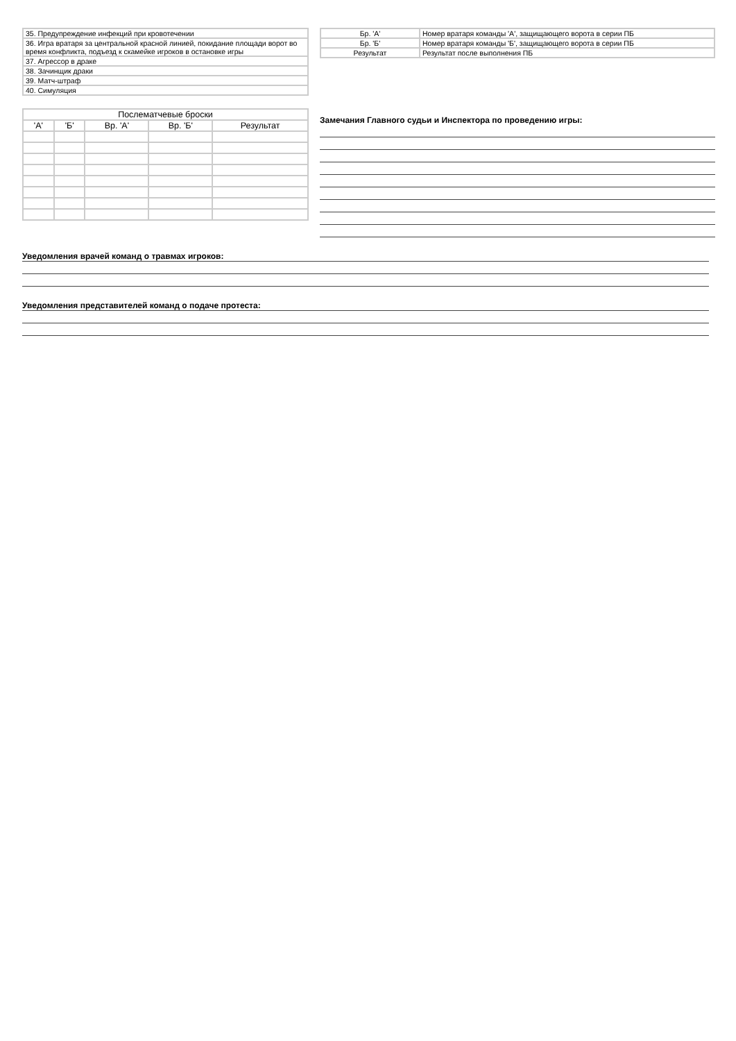| 35. Предупреждение инфекций при кровотечении |
| 36. Игра вратаря за центральной красной линией, покидание площади ворот во время конфликта, подъезд к скамейке игроков в остановке игры |
| 37. Агрессор в драке |
| 38. Зачинщик драки |
| 39. Матч-штраф |
| 40. Симуляция |
| Бр. 'А' | Номер вратаря команды 'А', защищающего ворота в серии ПБ |
| Бр. 'Б' | Номер вратаря команды 'Б', защищающего ворота в серии ПБ |
| Результат | Результат после выполнения ПБ |
| Послематчевые броски | | | | |
| --- | --- | --- | --- | --- |
| 'А' | 'Б' | Вр. 'А' | Вр. 'Б' | Результат |
Замечания Главного судьи и Инспектора по проведению игры:
Уведомления врачей команд о травмах игроков:
Уведомления представителей команд о подаче протеста: